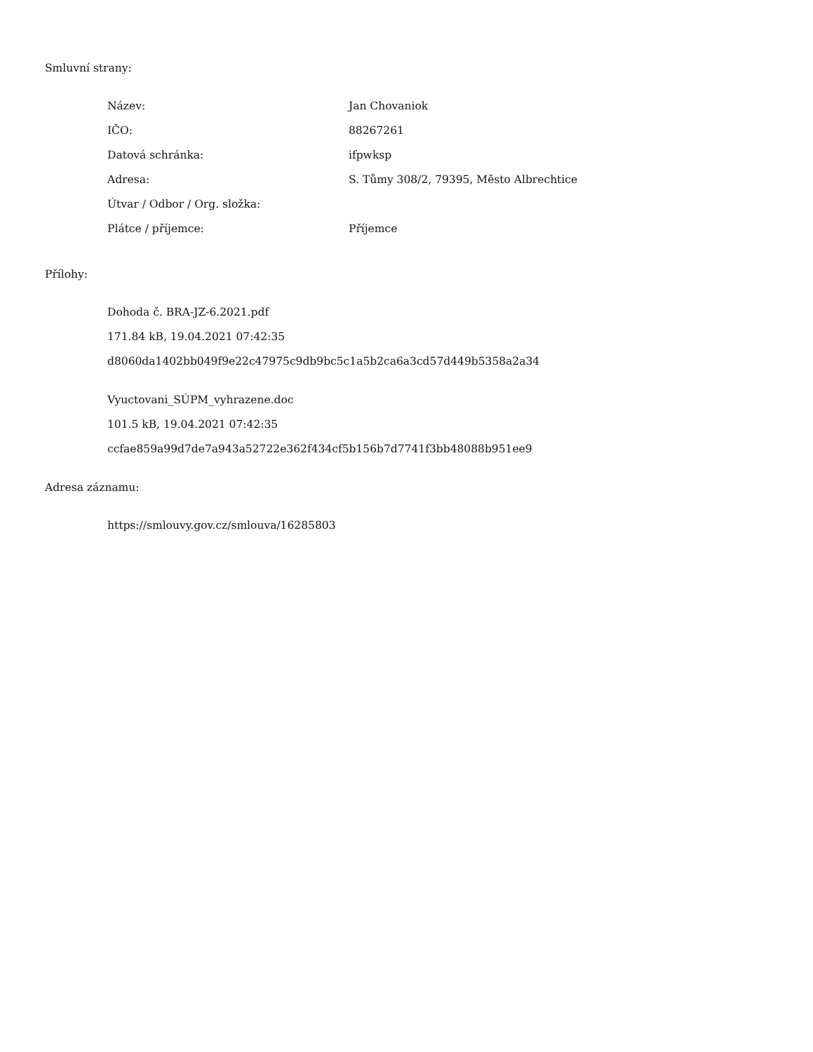Smluvní strany:
| Název: | Jan Chovaniok |
| IČO: | 88267261 |
| Datová schránka: | ifpwksp |
| Adresa: | S. Tůmy 308/2, 79395, Město Albrechtice |
| Útvar / Odbor / Org. složka: | |
| Plátce / příjemce: | Příjemce |
Přílohy:
Dohoda č. BRA-JZ-6.2021.pdf
171.84 kB, 19.04.2021 07:42:35
d8060da1402bb049f9e22c47975c9db9bc5c1a5b2ca6a3cd57d449b5358a2a34
Vyuctovani_SÚPM_vyhrazene.doc
101.5 kB, 19.04.2021 07:42:35
ccfae859a99d7de7a943a52722e362f434cf5b156b7d7741f3bb48088b951ee9
Adresa záznamu:
https://smlouvy.gov.cz/smlouva/16285803